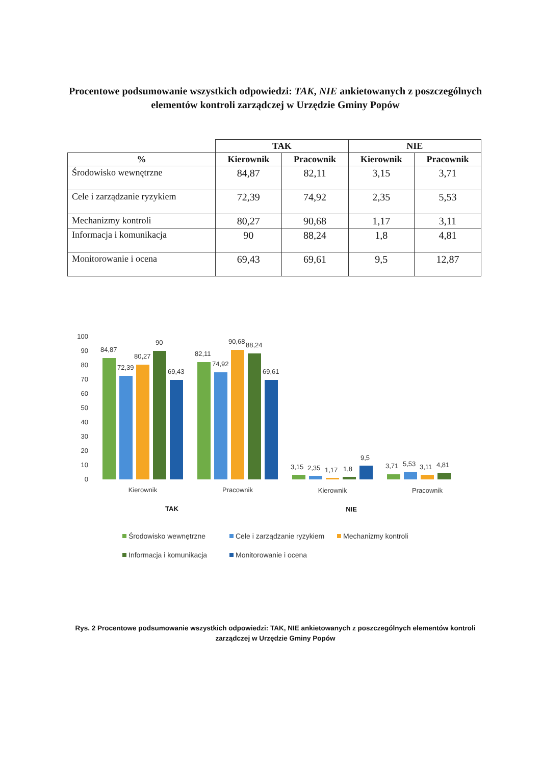Procentowe podsumowanie wszystkich odpowiedzi: TAK, NIE ankietowanych z poszczególnych elementów kontroli zarządczej w Urzędzie Gminy Popów
| | TAK | | NIE | |
| --- | --- | --- | --- | --- |
| % | Kierownik | Pracownik | Kierownik | Pracownik |
| Środowisko wewnętrzne | 84,87 | 82,11 | 3,15 | 3,71 |
| Cele i zarządzanie ryzykiem | 72,39 | 74,92 | 2,35 | 5,53 |
| Mechanizmy kontroli | 80,27 | 90,68 | 1,17 | 3,11 |
| Informacja i komunikacja | 90 | 88,24 | 1,8 | 4,81 |
| Monitorowanie i ocena | 69,43 | 69,61 | 9,5 | 12,87 |
100
90
80
70
60
50
40
30
20
10
0
84,87
72,39
80,27
90
69,43
82,11
74,92
90,68
88,24
69,61
3,15
2,35
1,17
1,8
9,5
3,71
5,53
3,11
4,81
Kierownik
Pracownik
Kierownik
Pracownik
TAK
NIE
Środowisko wewnętrzne
Cele i zarządzanie ryzykiem
Mechanizmy kontroli
Informacja i komunikacja
Monitorowanie i ocena
Rys. 2 Procentowe podsumowanie wszystkich odpowiedzi: TAK, NIE ankietowanych z poszczególnych elementów kontroli zarządczej w Urzędzie Gminy Popów